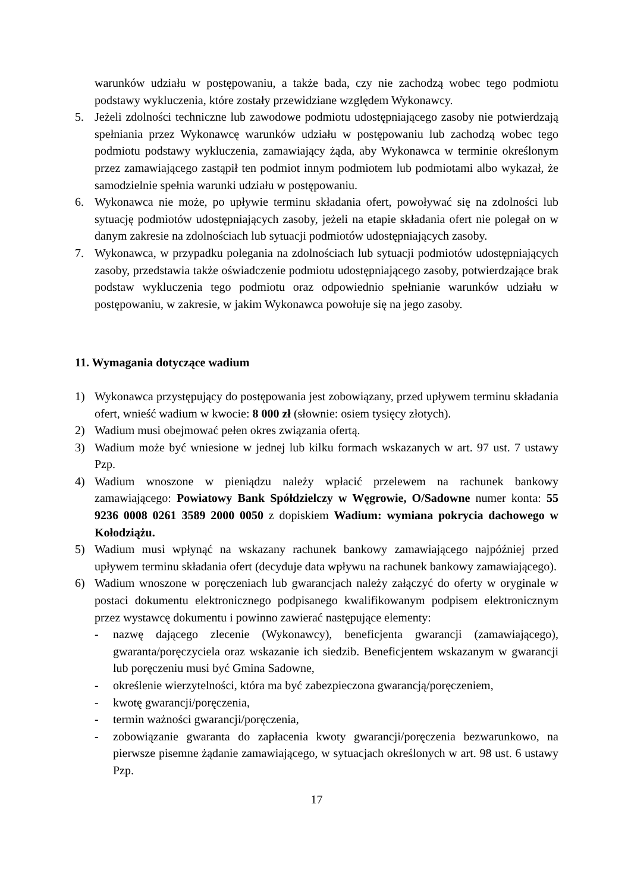warunków udziału w postępowaniu, a także bada, czy nie zachodzą wobec tego podmiotu podstawy wykluczenia, które zostały przewidziane względem Wykonawcy.
5. Jeżeli zdolności techniczne lub zawodowe podmiotu udostępniającego zasoby nie potwierdzają spełniania przez Wykonawcę warunków udziału w postępowaniu lub zachodzą wobec tego podmiotu podstawy wykluczenia, zamawiający żąda, aby Wykonawca w terminie określonym przez zamawiającego zastąpił ten podmiot innym podmiotem lub podmiotami albo wykazał, że samodzielnie spełnia warunki udziału w postępowaniu.
6. Wykonawca nie może, po upływie terminu składania ofert, powoływać się na zdolności lub sytuację podmiotów udostępniających zasoby, jeżeli na etapie składania ofert nie polegał on w danym zakresie na zdolnościach lub sytuacji podmiotów udostępniających zasoby.
7. Wykonawca, w przypadku polegania na zdolnościach lub sytuacji podmiotów udostępniających zasoby, przedstawia także oświadczenie podmiotu udostępniającego zasoby, potwierdzające brak podstaw wykluczenia tego podmiotu oraz odpowiednio spełnianie warunków udziału w postępowaniu, w zakresie, w jakim Wykonawca powołuje się na jego zasoby.
11. Wymagania dotyczące wadium
1) Wykonawca przystępujący do postępowania jest zobowiązany, przed upływem terminu składania ofert, wnieść wadium w kwocie: 8 000 zł (słownie: osiem tysięcy złotych).
2) Wadium musi obejmować pełen okres związania ofertą.
3) Wadium może być wniesione w jednej lub kilku formach wskazanych w art. 97 ust. 7 ustawy Pzp.
4) Wadium wnoszone w pieniądzu należy wpłacić przelewem na rachunek bankowy zamawiającego: Powiatowy Bank Spółdzielczy w Węgrowie, O/Sadowne numer konta: 55 9236 0008 0261 3589 2000 0050 z dopiskiem Wadium: wymiana pokrycia dachowego w Kołodziążu.
5) Wadium musi wpłynąć na wskazany rachunek bankowy zamawiającego najpóźniej przed upływem terminu składania ofert (decyduje data wpływu na rachunek bankowy zamawiającego).
6) Wadium wnoszone w poręczeniach lub gwarancjach należy załączyć do oferty w oryginale w postaci dokumentu elektronicznego podpisanego kwalifikowanym podpisem elektronicznym przez wystawcę dokumentu i powinno zawierać następujące elementy:
- nazwę dającego zlecenie (Wykonawcy), beneficjenta gwarancji (zamawiającego), gwaranta/poręczyciela oraz wskazanie ich siedzib. Beneficjentem wskazanym w gwarancji lub poręczeniu musi być Gmina Sadowne,
- określenie wierzytelności, która ma być zabezpieczona gwarancją/poręczeniem,
- kwotę gwarancji/poręczenia,
- termin ważności gwarancji/poręczenia,
- zobowiązanie gwaranta do zapłacenia kwoty gwarancji/poręczenia bezwarunkowo, na pierwsze pisemne żądanie zamawiającego, w sytuacjach określonych w art. 98 ust. 6 ustawy Pzp.
17